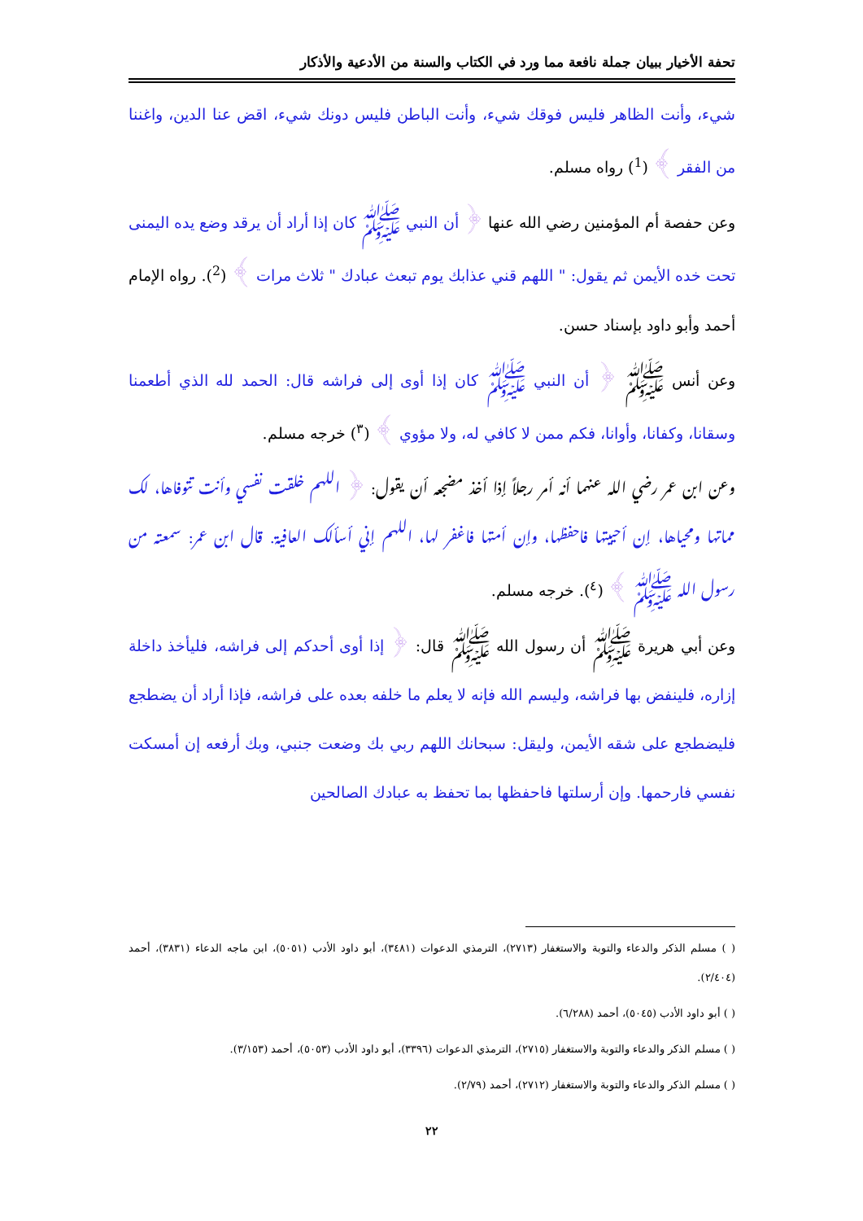تحفة الأخيار ببيان جملة نافعة مما ورد في الكتاب والسنة من الأدعية والأذكار
شيء، وأنت الظاهر فليس فوقك شيء، وأنت الباطن فليس دونك شيء، اقض عنا الدين، واغننا من الفقر ﴾ (<sup>1</sup>) رواه مسلم.
وعن حفصة أم المؤمنين رضي الله عنها ﴿ أن النبي ﷺ كان إذا أراد أن يرقد وضع يده اليمنى تحت خده الأيمن ثم يقول: " اللهم قني عذابك يوم تبعث عبادك " ثلاث مرات ﴾ (<sup>2</sup>). رواه الإمام أحمد وأبو داود بإسناد حسن.
وعن أنس ﷺ ﴿ أن النبي ﷺ كان إذا أوى إلى فراشه قال: الحمد لله الذي أطعمنا وسقانا، وكفانا، وأوانا، فكم ممن لا كافي له، ولا مؤوي ﴾ (<sup>٣</sup>) خرجه مسلم.
وعن ابن عمر رضي الله عنهما أنه أمر رجلاً إذا أخذ مضجعه أن يقول: ﴿ اللهم خلقت نفسي وأنت تتوفاها، لك مماتها ومحياها، إن أحييتها فاحفظها، وإن أمتها فاغفر لها، اللهم إني أسألك العافية. قال ابن عمر: سمعته من رسول الله ﷺ ﴾ (<sup>٤</sup>). خرجه مسلم.
وعن أبي هريرة ﷺ أن رسول الله ﷺ قال: ﴿ إذا أوى أحدكم إلى فراشه، فليأخذ داخلة إزاره، فلينفض بها فراشه، وليسم الله فإنه لا يعلم ما خلفه بعده على فراشه، فإذا أراد أن يضطجع فليضطجع على شقه الأيمن، وليقل: سبحانك اللهم ربي بك وضعت جنبي، وبك أرفعه إن أمسكت نفسي فارحمها. وإن أرسلتها فاحفظها بما تحفظ به عبادك الصالحين
( ) مسلم الذكر والدعاء والتوبة والاستغفار (٢٧١٣)، الترمذي الدعوات (٣٤٨١)، أبو داود الأدب (٥٠٥١)، ابن ماجه الدعاء (٣٨٣١)، أحمد (٢/٤٠٤).
( ) أبو داود الأدب (٥٠٤٥)، أحمد (٦/٢٨٨).
( ) مسلم الذكر والدعاء والتوبة والاستغفار (٢٧١٥)، الترمذي الدعوات (٣٣٩٦)، أبو داود الأدب (٥٠٥٣)، أحمد (٣/١٥٣).
( ) مسلم الذكر والدعاء والتوبة والاستغفار (٢٧١٢)، أحمد (٢/٧٩).
٢٢